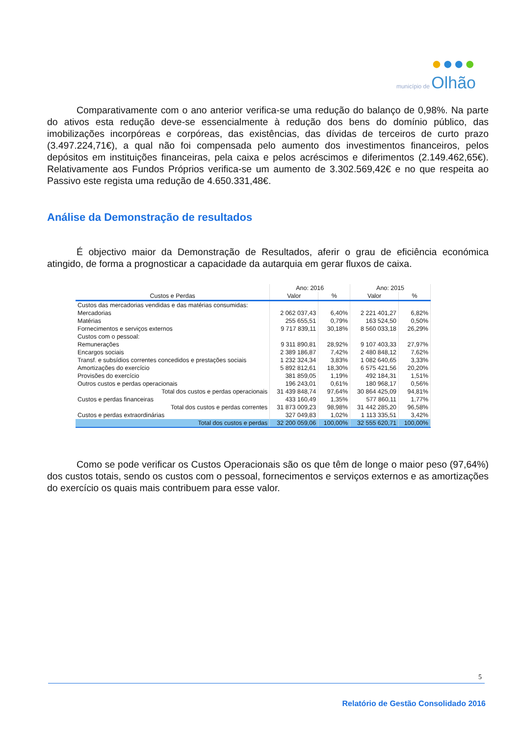●●●●
município de Olhão
Comparativamente com o ano anterior verifica-se uma redução do balanço de 0,98%. Na parte do ativos esta redução deve-se essencialmente à redução dos bens do domínio público, das imobilizações incorpóreas e corpóreas, das existências, das dívidas de terceiros de curto prazo (3.497.224,71€), a qual não foi compensada pelo aumento dos investimentos financeiros, pelos depósitos em instituições financeiras, pela caixa e pelos acréscimos e diferimentos (2.149.462,65€). Relativamente aos Fundos Próprios verifica-se um aumento de 3.302.569,42€ e no que respeita ao Passivo este regista uma redução de 4.650.331,48€.
Análise da Demonstração de resultados
É objectivo maior da Demonstração de Resultados, aferir o grau de eficiência económica atingido, de forma a prognosticar a capacidade da autarquia em gerar fluxos de caixa.
| | Ano: 2016 | | Ano: 2015 | |
| --- | --- | --- | --- | --- |
| Custos e Perdas | Valor | % | Valor | % |
| Custos das mercadorias vendidas e das matérias consumidas: | | | | |
| Mercadorias | 2 062 037,43 | 6,40% | 2 221 401,27 | 6,82% |
| Matérias | 255 655,51 | 0,79% | 163 524,50 | 0,50% |
| Fornecimentos e serviços externos | 9 717 839,11 | 30,18% | 8 560 033,18 | 26,29% |
| Custos com o pessoal: | | | | |
| Remunerações | 9 311 890,81 | 28,92% | 9 107 403,33 | 27,97% |
| Encargos sociais | 2 389 186,87 | 7,42% | 2 480 848,12 | 7,62% |
| Transf. e subsídios correntes concedidos e prestações sociais | 1 232 324,34 | 3,83% | 1 082 640,65 | 3,33% |
| Amortizações do exercício | 5 892 812,61 | 18,30% | 6 575 421,56 | 20,20% |
| Provisões do exercício | 381 859,05 | 1,19% | 492 184,31 | 1,51% |
| Outros custos e perdas operacionais | 196 243,01 | 0,61% | 180 968,17 | 0,56% |
| Total dos custos e perdas operacionais | 31 439 848,74 | 97,64% | 30 864 425,09 | 94,81% |
| Custos e perdas financeiras | 433 160,49 | 1,35% | 577 860,11 | 1,77% |
| Total dos custos e perdas correntes | 31 873 009,23 | 98,98% | 31 442 285,20 | 96,58% |
| Custos e perdas extraordinárias | 327 049,83 | 1,02% | 1 113 335,51 | 3,42% |
| Total dos custos e perdas | 32 200 059,06 | 100,00% | 32 555 620,71 | 100,00% |
Como se pode verificar os Custos Operacionais são os que têm de longe o maior peso (97,64%) dos custos totais, sendo os custos com o pessoal, fornecimentos e serviços externos e as amortizações do exercício os quais mais contribuem para esse valor.
5
Relatório de Gestão Consolidado 2016